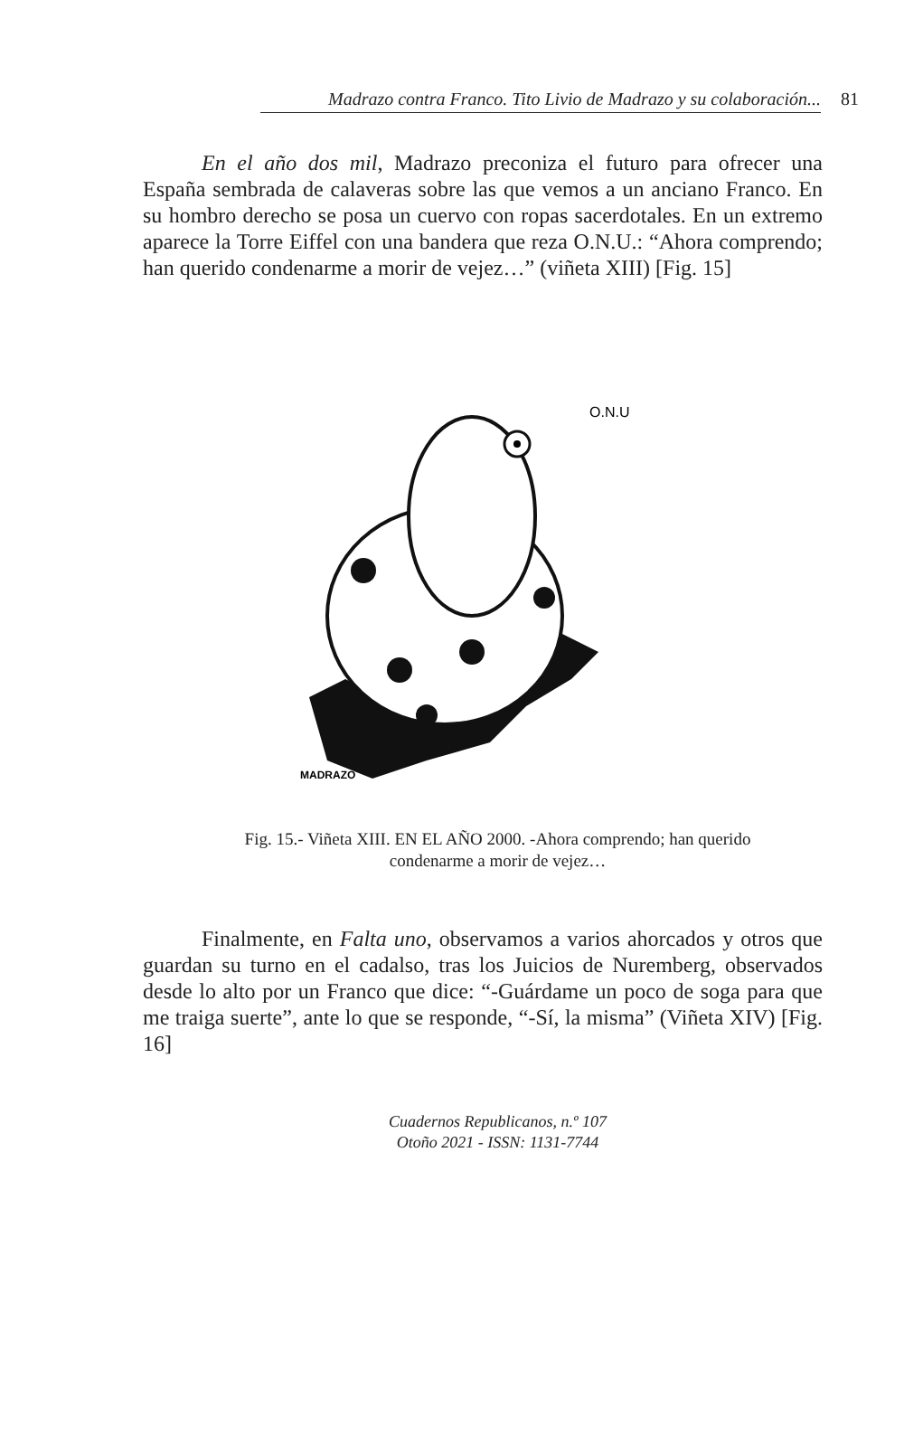Madrazo contra Franco. Tito Livio de Madrazo y su colaboración...
81
En el año dos mil, Madrazo preconiza el futuro para ofrecer una España sembrada de calaveras sobre las que vemos a un anciano Franco. En su hombro derecho se posa un cuervo con ropas sacerdotales. En un extremo aparece la Torre Eiffel con una bandera que reza O.N.U.: “Ahora comprendo; han querido condenarme a morir de vejez…” (viñeta XIII) [Fig. 15]
O.N.U
MADRAZO
Fig. 15.- Viñeta XIII. EN EL AÑO 2000. -Ahora comprendo; han querido
condenarme a morir de vejez…
Finalmente, en Falta uno, observamos a varios ahorcados y otros que guardan su turno en el cadalso, tras los Juicios de Nuremberg, observados desde lo alto por un Franco que dice: “-Guárdame un poco de soga para que me traiga suerte”, ante lo que se responde, “-Sí, la misma” (Viñeta XIV) [Fig. 16]
Cuadernos Republicanos, n.º 107
Otoño 2021 - ISSN: 1131-7744